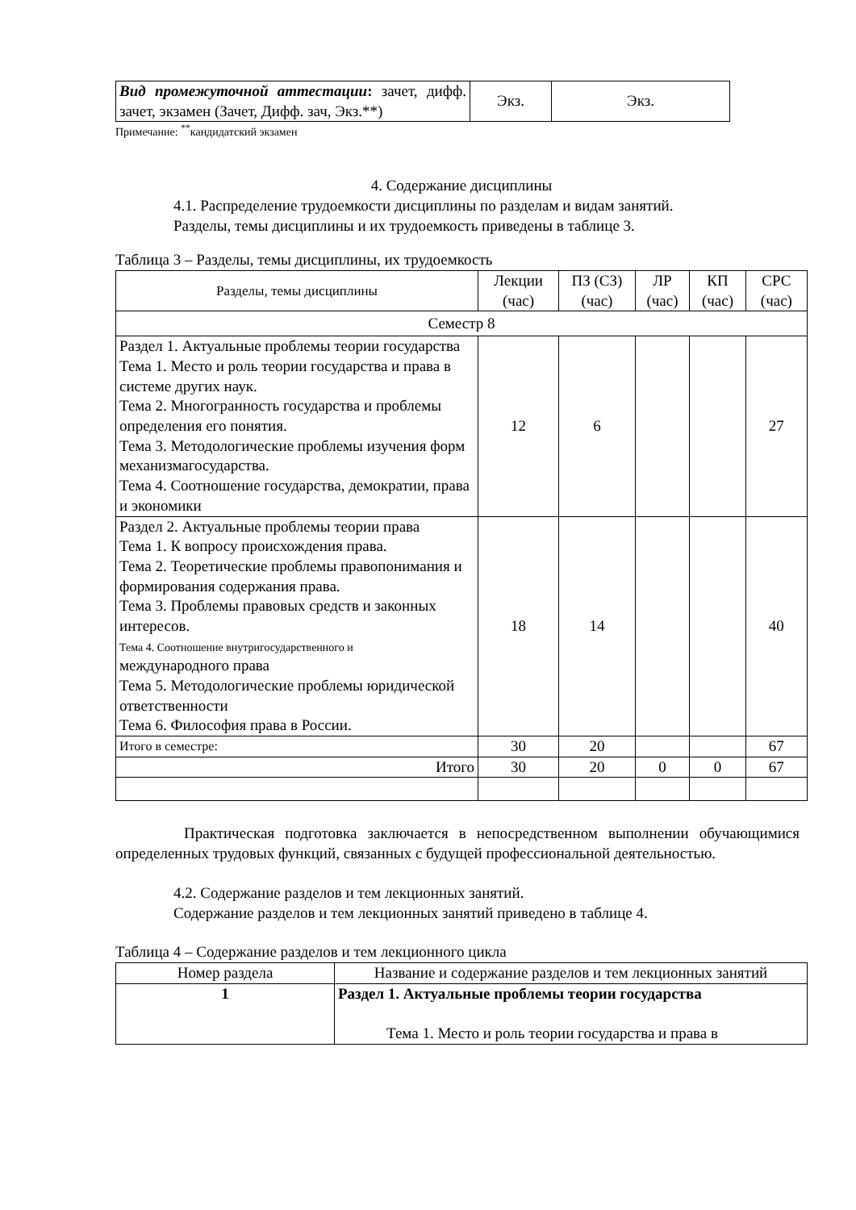| Вид промежуточной аттестации : зачет, дифф. зачет, экзамен (Зачет, Дифф. зач, Экз.**) | Экз. | Экз. |
Примечание: <sup>**</sup>кандидатский экзамен
4. Содержание дисциплины
4.1. Распределение трудоемкости дисциплины по разделам и видам занятий.
Разделы, темы дисциплины и их трудоемкость приведены в таблице 3.
Таблица 3 – Разделы, темы дисциплины, их трудоемкость
| Разделы, темы дисциплины | Лекции (час) | ПЗ (СЗ) (час) | ЛР (час) | КП (час) | СРС (час) |
| --- | --- | --- | --- | --- | --- |
| Семестр 8 | | | | | |
| Раздел 1. Актуальные проблемы теории государства Тема 1. Место и роль теории государства и права в системе других наук. Тема 2. Многогранность государства и проблемы определения его понятия. Тема 3. Методологические проблемы изучения форм механизмагосударства. Тема 4. Соотношение государства, демократии, права и экономики | 12 | 6 | | | 27 |
| Раздел 2. Актуальные проблемы теории права Тема 1. К вопросу происхождения права. Тема 2. Теоретические проблемы правопонимания и формирования содержания права. Тема 3. Проблемы правовых средств и законных интересов. Тема 4. Соотношение внутригосударственного и международного права Тема 5. Методологические проблемы юридической ответственности Тема 6. Философия права в России. | 18 | 14 | | | 40 |
| Итого в семестре: | 30 | 20 | | | 67 |
| Итого | 30 | 20 | 0 | 0 | 67 |
Практическая подготовка заключается в непосредственном выполнении обучающимися определенных трудовых функций, связанных с будущей профессиональной деятельностью.
4.2. Содержание разделов и тем лекционных занятий.
Содержание разделов и тем лекционных занятий приведено в таблице 4.
Таблица 4 – Содержание разделов и тем лекционного цикла
| Номер раздела | Название и содержание разделов и тем лекционных занятий |
| --- | --- |
| 1 | Раздел 1. Актуальные проблемы теории государства Тема 1. Место и роль теории государства и права в |